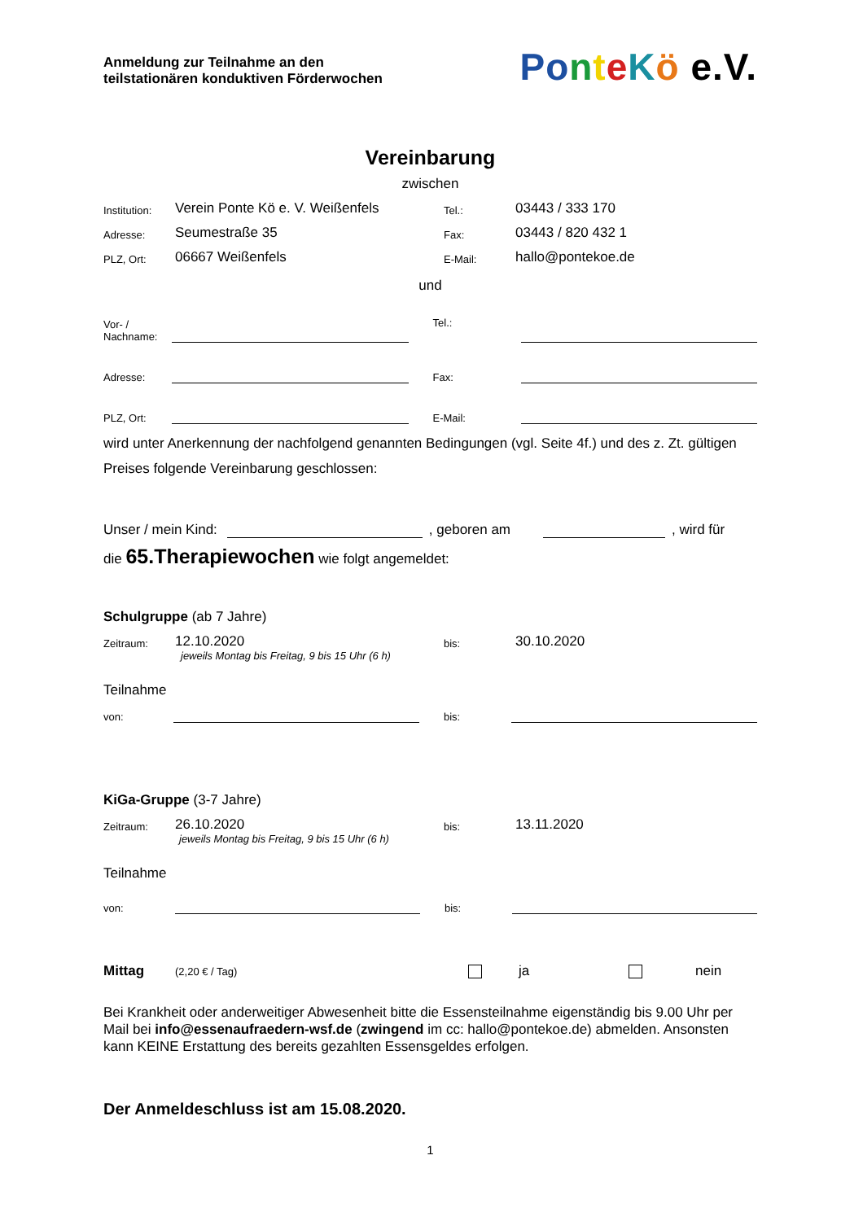Anmeldung zur Teilnahme an den
teilstationären konduktiven Förderwochen
Po nteKö e.V.
Vereinbarung
zwischen
Institution: Verein Ponte Kö e. V. Weißenfels Tel.: 03443 / 333 170
Adresse: Seumestraße 35 Fax: 03443 / 820 432 1
PLZ, Ort: 06667 Weißenfels E-Mail: hallo@pontekoe.de
und
Vor- /
Nachname: Tel.:
Adresse: Fax:
PLZ, Ort: E-Mail:
wird unter Anerkennung der nachfolgend genannten Bedingungen (vgl. Seite 4f.) und des z. Zt. gültigen Preises folgende Vereinbarung geschlossen:
Unser / mein Kind: , geboren am , wird für
die 65.Therapiewochen wie folgt angemeldet:
Schulgruppe (ab 7 Jahre)
Zeitraum: 12.10.2020 bis: 30.10.2020
jeweils Montag bis Freitag, 9 bis 15 Uhr (6 h)
Teilnahme
von: bis:
KiGa-Gruppe (3-7 Jahre)
Zeitraum: 26.10.2020 bis: 13.11.2020
jeweils Montag bis Freitag, 9 bis 15 Uhr (6 h)
Teilnahme
von: bis:
Mittag (2,20 € / Tag) ja nein
Bei Krankheit oder anderweitiger Abwesenheit bitte die Essensteilnahme eigenständig bis 9.00 Uhr per Mail bei info@essenaufraedern-wsf.de (zwingend im cc: hallo@pontekoe.de) abmelden. Ansonsten kann KEINE Erstattung des bereits gezahlten Essensgeldes erfolgen.
Der Anmeldeschluss ist am 15.08.2020.
1